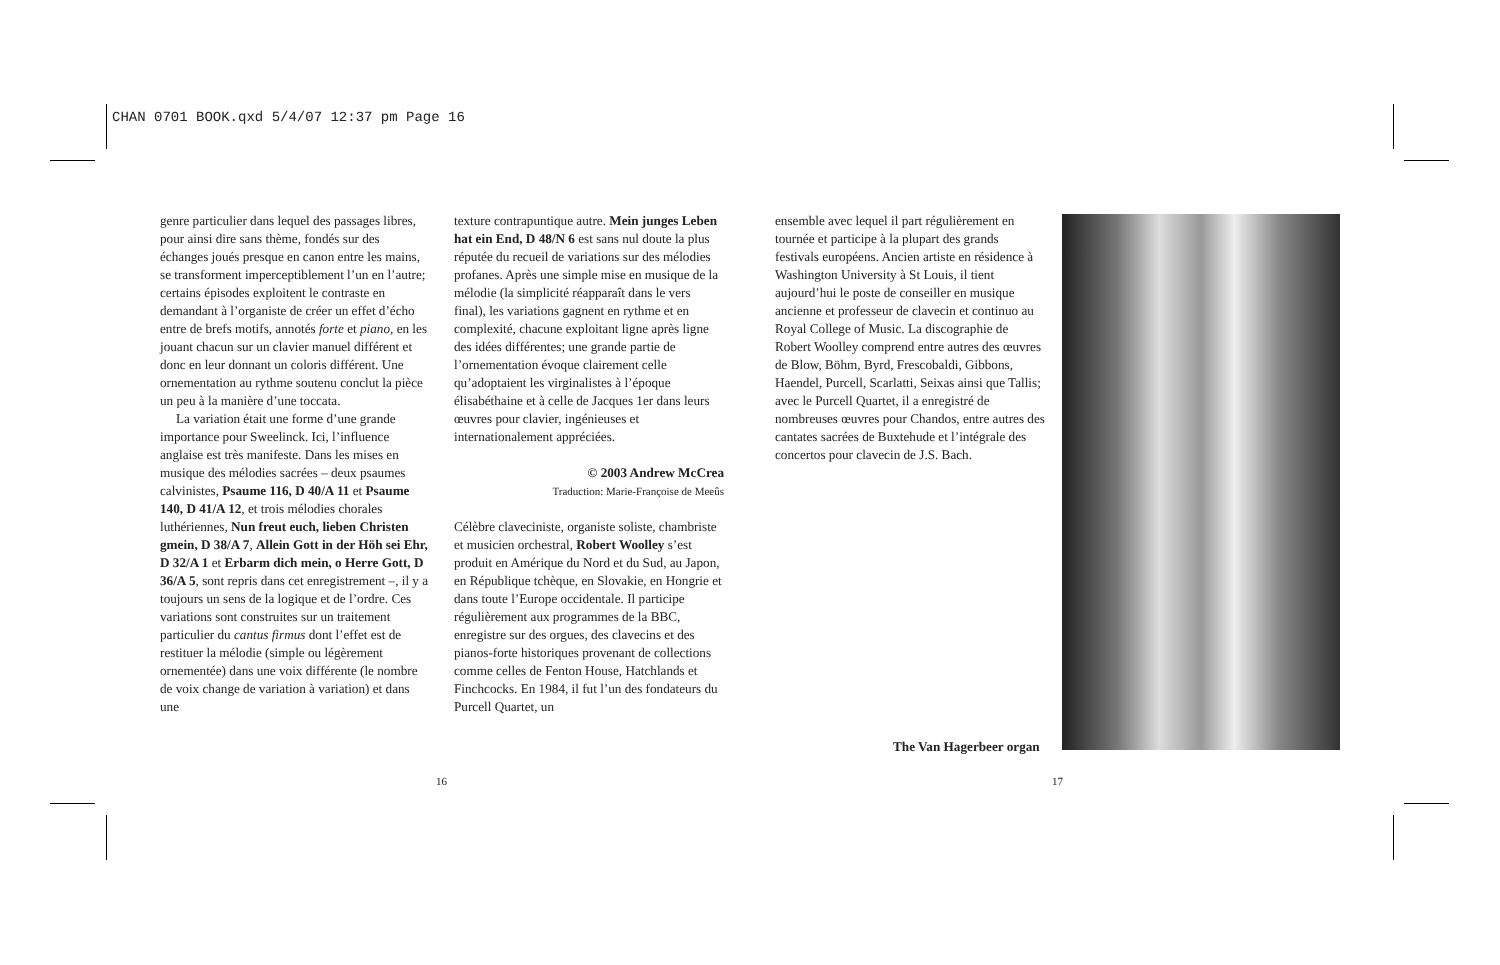CHAN 0701 BOOK.qxd 5/4/07 12:37 pm Page 16
genre particulier dans lequel des passages libres, pour ainsi dire sans thème, fondés sur des échanges joués presque en canon entre les mains, se transforment imperceptiblement l’un en l’autre; certains épisodes exploitent le contraste en demandant à l’organiste de créer un effet d’écho entre de brefs motifs, annotés forte et piano, en les jouant chacun sur un clavier manuel différent et donc en leur donnant un coloris différent. Une ornementation au rythme soutenu conclut la pièce un peu à la manière d’une toccata.
La variation était une forme d’une grande importance pour Sweelinck. Ici, l’influence anglaise est très manifeste. Dans les mises en musique des mélodies sacrées – deux psaumes calvinistes, Psaume 116, D 40/A 11 et Psaume 140, D 41/A 12, et trois mélodies chorales luthériennes, Nun freut euch, lieben Christen gmein, D 38/A 7, Allein Gott in der Höh sei Ehr, D 32/A 1 et Erbarm dich mein, o Herre Gott, D 36/A 5, sont repris dans cet enregistrement –, il y a toujours un sens de la logique et de l’ordre. Ces variations sont construites sur un traitement particulier du cantus firmus dont l’effet est de restituer la mélodie (simple ou légèrement ornementée) dans une voix différente (le nombre de voix change de variation à variation) et dans une
texture contrapuntique autre. Mein junges Leben hat ein End, D 48/N 6 est sans nul doute la plus réputée du recueil de variations sur des mélodies profanes. Après une simple mise en musique de la mélodie (la simplicité réapparaît dans le vers final), les variations gagnent en rythme et en complexité, chacune exploitant ligne après ligne des idées différentes; une grande partie de l’ornementation évoque clairement celle qu’adoptaient les virginalistes à l’époque élisabéthaine et à celle de Jacques 1er dans leurs œuvres pour clavier, ingénieuses et internationalement appréciées.
© 2003 Andrew McCrea
Traduction: Marie-Françoise de Meeûs
Célèbre claveciniste, organiste soliste, chambriste et musicien orchestral, Robert Woolley s’est produit en Amérique du Nord et du Sud, au Japon, en République tchèque, en Slovakie, en Hongrie et dans toute l’Europe occidentale. Il participe régulièrement aux programmes de la BBC, enregistre sur des orgues, des clavecins et des pianos-forte historiques provenant de collections comme celles de Fenton House, Hatchlands et Finchcocks. En 1984, il fut l’un des fondateurs du Purcell Quartet, un
ensemble avec lequel il part régulièrement en tournée et participe à la plupart des grands festivals européens. Ancien artiste en résidence à Washington University à St Louis, il tient aujourd’hui le poste de conseiller en musique ancienne et professeur de clavecin et continuo au Royal College of Music. La discographie de Robert Woolley comprend entre autres des œuvres de Blow, Böhm, Byrd, Frescobaldi, Gibbons, Haendel, Purcell, Scarlatti, Seixas ainsi que Tallis; avec le Purcell Quartet, il a enregistré de nombreuses œuvres pour Chandos, entre autres des cantates sacrées de Buxtehude et l’intégrale des concertos pour clavecin de J.S. Bach.
The Van Hagerbeer organ
16 17